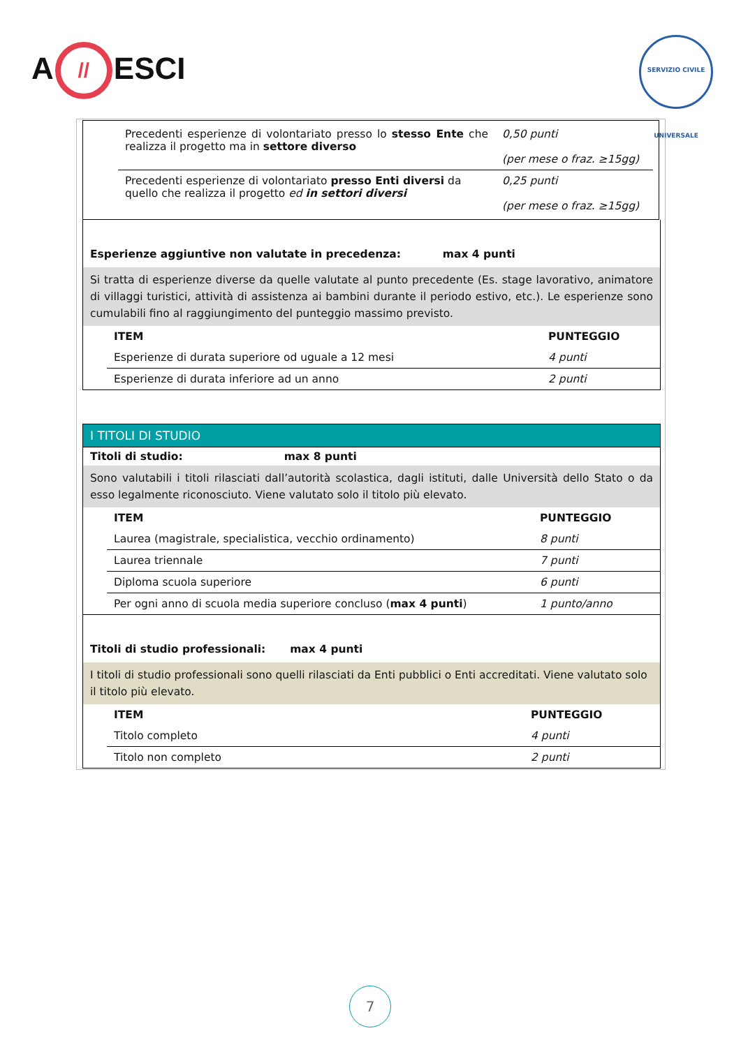A // ESCI
SERVIZIO CIVILE UNIVERSALE
| | / Precedenti esperienze di volontariato presso lo stesso Ente che realizza il progetto ma in settore diverso / 0,50 punti (per mese o fraz. ≥15gg) / / Precedenti esperienze di volontariato presso Enti diversi da quello che realizza il progetto ed in settori diversi / 0,25 punti (per mese o fraz. ≥15gg) / |
Esperienze aggiuntive non valutate in precedenza: max 4 punti
Si tratta di esperienze diverse da quelle valutate al punto precedente (Es. stage lavorativo, animatore di villaggi turistici, attività di assistenza ai bambini durante il periodo estivo, etc.). Le esperienze sono cumulabili fino al raggiungimento del punteggio massimo previsto.
| ITEM | PUNTEGGIO |
| Esperienze di durata superiore od uguale a 12 mesi | 4 punti |
| Esperienze di durata inferiore ad un anno | 2 punti |
I TITOLI DI STUDIO
Titoli di studio: max 8 punti
Sono valutabili i titoli rilasciati dall’autorità scolastica, dagli istituti, dalle Università dello Stato o da esso legalmente riconosciuto. Viene valutato solo il titolo più elevato.
| ITEM | PUNTEGGIO |
| Laurea (magistrale, specialistica, vecchio ordinamento) | 8 punti |
| Laurea triennale | 7 punti |
| Diploma scuola superiore | 6 punti |
| Per ogni anno di scuola media superiore concluso ( max 4 punti ) | 1 punto/anno |
Titoli di studio professionali: max 4 punti
I titoli di studio professionali sono quelli rilasciati da Enti pubblici o Enti accreditati. Viene valutato solo il titolo più elevato.
| ITEM | PUNTEGGIO |
| Titolo completo | 4 punti |
| Titolo non completo | 2 punti |
7